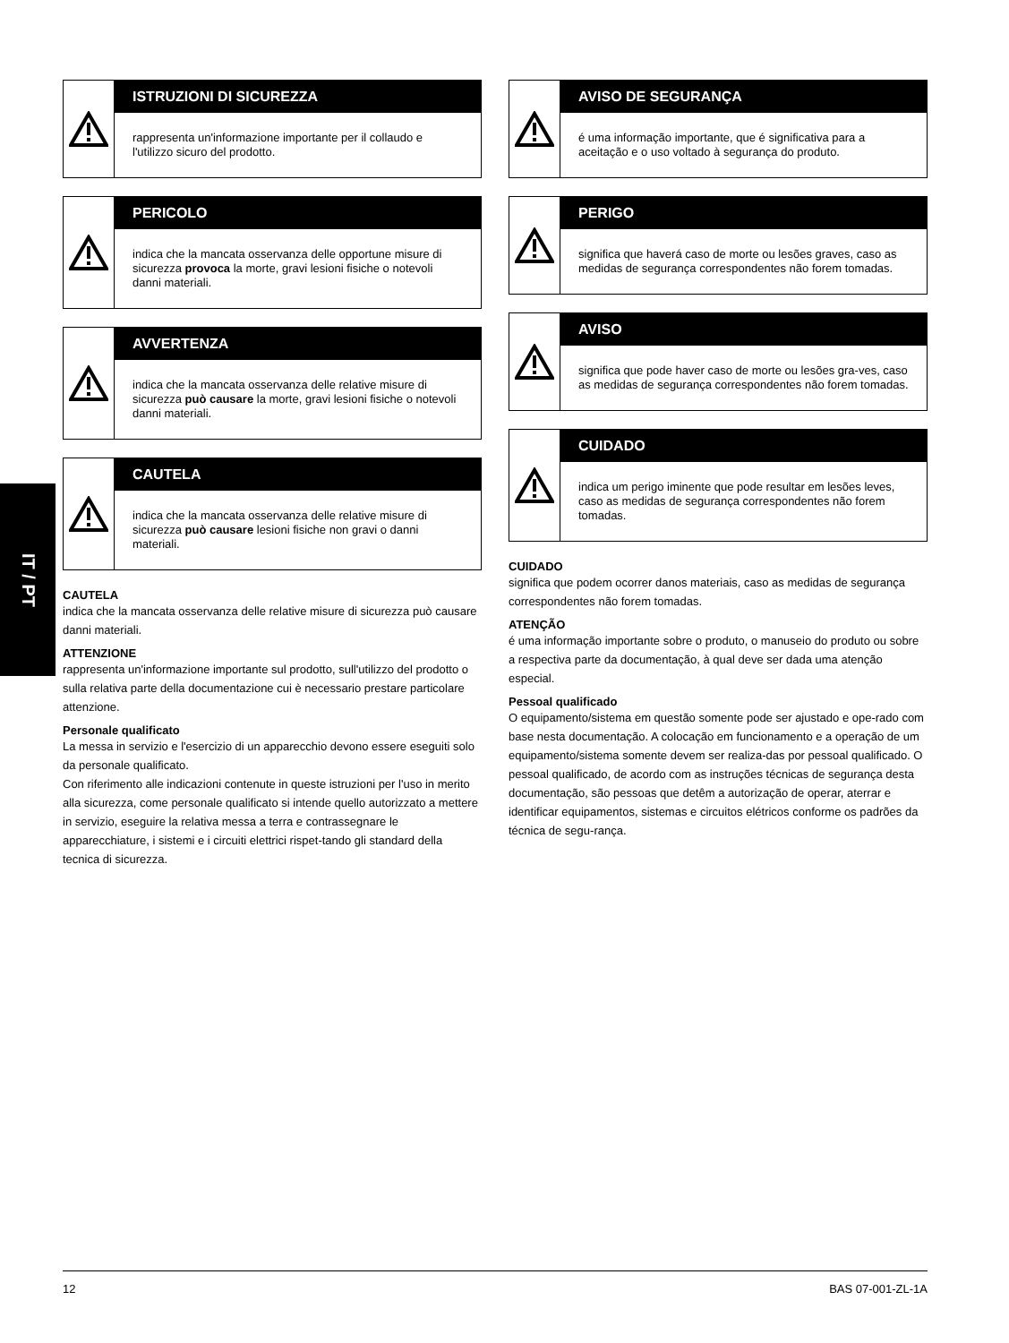IT / PT
ISTRUZIONI DI SICUREZZA
rappresenta un'informazione importante per il collaudo e l'utilizzo sicuro del prodotto.
PERICOLO
indica che la mancata osservanza delle opportune misure di sicurezza provoca la morte, gravi lesioni fisiche o notevoli danni materiali.
AVVERTENZA
indica che la mancata osservanza delle relative misure di sicurezza può causare la morte, gravi lesioni fisiche o notevoli danni materiali.
CAUTELA
indica che la mancata osservanza delle relative misure di sicurezza può causare lesioni fisiche non gravi o danni materiali.
CAUTELA
indica che la mancata osservanza delle relative misure di sicurezza può causare danni materiali.
ATTENZIONE
rappresenta un'informazione importante sul prodotto, sull'utilizzo del prodotto o sulla relativa parte della documentazione cui è necessario prestare particolare attenzione.
Personale qualificato
La messa in servizio e l'esercizio di un apparecchio devono essere eseguiti solo da personale qualificato.
Con riferimento alle indicazioni contenute in queste istruzioni per l'uso in merito alla sicurezza, come personale qualificato si intende quello autorizzato a mettere in servizio, eseguire la relativa messa a terra e contrassegnare le apparecchiature, i sistemi e i circuiti elettrici rispet-tando gli standard della tecnica di sicurezza.
AVISO DE SEGURANÇA
é uma informação importante, que é significativa para a aceitação e o uso voltado à segurança do produto.
PERIGO
significa que haverá caso de morte ou lesões graves, caso as medidas de segurança correspondentes não forem tomadas.
AVISO
significa que pode haver caso de morte ou lesões gra-ves, caso as medidas de segurança correspondentes não forem tomadas.
CUIDADO
indica um perigo iminente que pode resultar em lesões leves, caso as medidas de segurança correspondentes não forem tomadas.
CUIDADO
significa que podem ocorrer danos materiais, caso as medidas de segurança correspondentes não forem tomadas.
ATENÇÃO
é uma informação importante sobre o produto, o manuseio do produto ou sobre a respectiva parte da documentação, à qual deve ser dada uma atenção especial.
Pessoal qualificado
O equipamento/sistema em questão somente pode ser ajustado e ope-rado com base nesta documentação. A colocação em funcionamento e a operação de um equipamento/sistema somente devem ser realiza-das por pessoal qualificado. O pessoal qualificado, de acordo com as instruções técnicas de segurança desta documentação, são pessoas que detêm a autorização de operar, aterrar e identificar equipamentos, sistemas e circuitos elétricos conforme os padrões da técnica de segu-rança.
12 BAS 07-001-ZL-1A